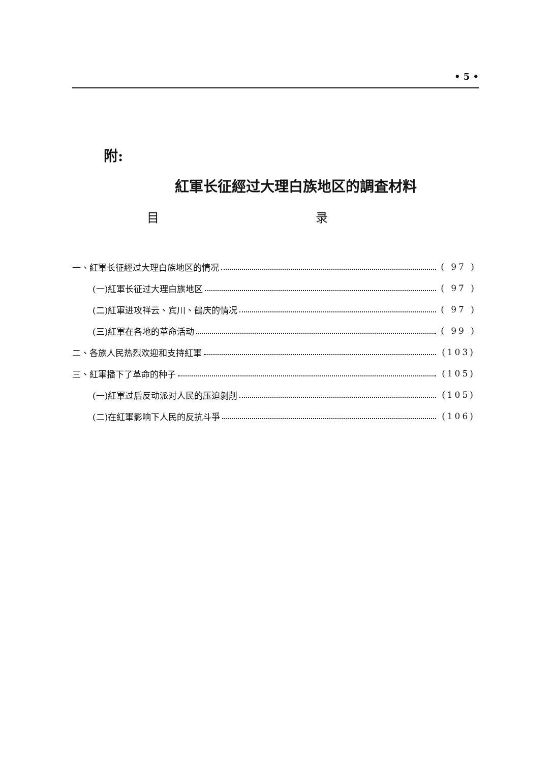• 5 •
附:
紅軍长征經过大理白族地区的調査材料
目 录
一、紅軍长征經过大理白族地区的情况 ( 97 )
(一)紅軍长征过大理白族地区 ( 97 )
(二)紅軍进攻祥云、宾川、鶴庆的情况 ( 97 )
(三)紅軍在各地的革命活动 ( 99 )
二、各族人民热烈欢迎和支持紅軍 (103)
三、紅軍播下了革命的种子 (105)
(一)紅軍过后反动派对人民的压迫剝削 (105)
(二)在紅軍影响下人民的反抗斗爭 (106)